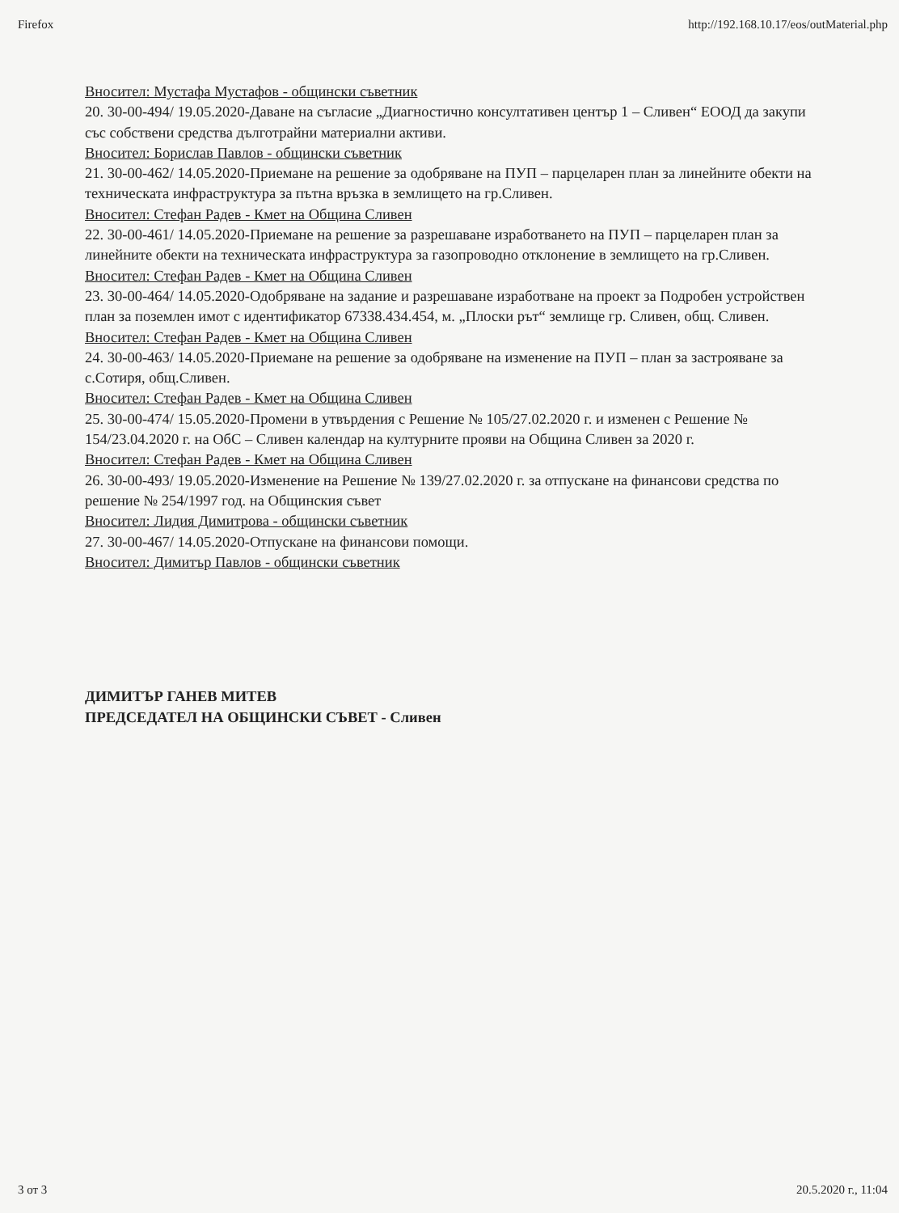Firefox http://192.168.10.17/eos/outMaterial.php
Вносител: Мустафа Мустафов - общински съветник
20. 30-00-494/ 19.05.2020-Даване на съгласие „Диагностично консултативен център 1 – Сливен“ ЕООД да закупи със собствени средства дълготрайни материални активи.
Вносител: Борислав Павлов - общински съветник
21. 30-00-462/ 14.05.2020-Приемане на решение за одобряване на ПУП – парцеларен план за линейните обекти на техническата инфраструктура за пътна връзка в землището на гр.Сливен.
Вносител: Стефан Радев - Кмет на Община Сливен
22. 30-00-461/ 14.05.2020-Приемане на решение за разрешаване изработването на ПУП – парцеларен план за линейните обекти на техническата инфраструктура за газопроводно отклонение в землището на гр.Сливен.
Вносител: Стефан Радев - Кмет на Община Сливен
23. 30-00-464/ 14.05.2020-Одобряване на задание и разрешаване изработване на проект за Подробен устройствен план за поземлен имот с идентификатор 67338.434.454, м. „Плоски рът“ землище гр. Сливен, общ. Сливен.
Вносител: Стефан Радев - Кмет на Община Сливен
24. 30-00-463/ 14.05.2020-Приемане на решение за одобряване на изменение на ПУП – план за застрояване за с.Сотиря, общ.Сливен.
Вносител: Стефан Радев - Кмет на Община Сливен
25. 30-00-474/ 15.05.2020-Промени в утвърдения с Решение № 105/27.02.2020 г. и изменен с Решение № 154/23.04.2020 г. на ОбС – Сливен календар на културните прояви на Община Сливен за 2020 г.
Вносител: Стефан Радев - Кмет на Община Сливен
26. 30-00-493/ 19.05.2020-Изменение на Решение № 139/27.02.2020 г. за отпускане на финансови средства по решение № 254/1997 год. на Общинския съвет
Вносител: Лидия Димитрова - общински съветник
27. 30-00-467/ 14.05.2020-Отпускане на финансови помощи.
Вносител: Димитър Павлов - общински съветник
ДИМИТЪР ГАНЕВ МИТЕВ
ПРЕДСЕДАТЕЛ НА ОБЩИНСКИ СЪВЕТ - Сливен
3 от 3 20.5.2020 г., 11:04